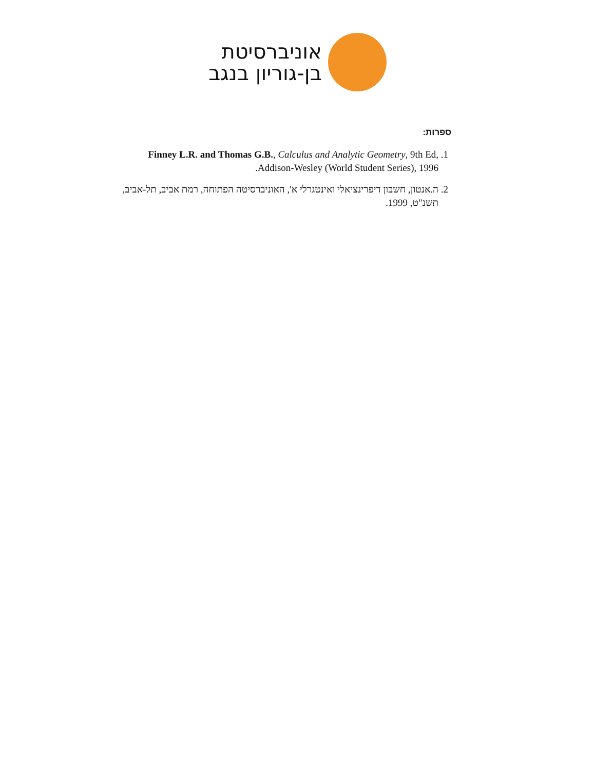אוניברסיטת
בן-גוריון בנגב
ספרות:
1. Finney L.R. and Thomas G.B., Calculus and Analytic Geometry, 9th Ed, Addison-Wesley (World Student Series), 1996.
2. ה.אנטון, חשבון דיפרינציאלי ואינטגרלי א', האוניברסיטה הפתוחה, רמת אביב, תל-אביב, תשנ"ט, 1999.